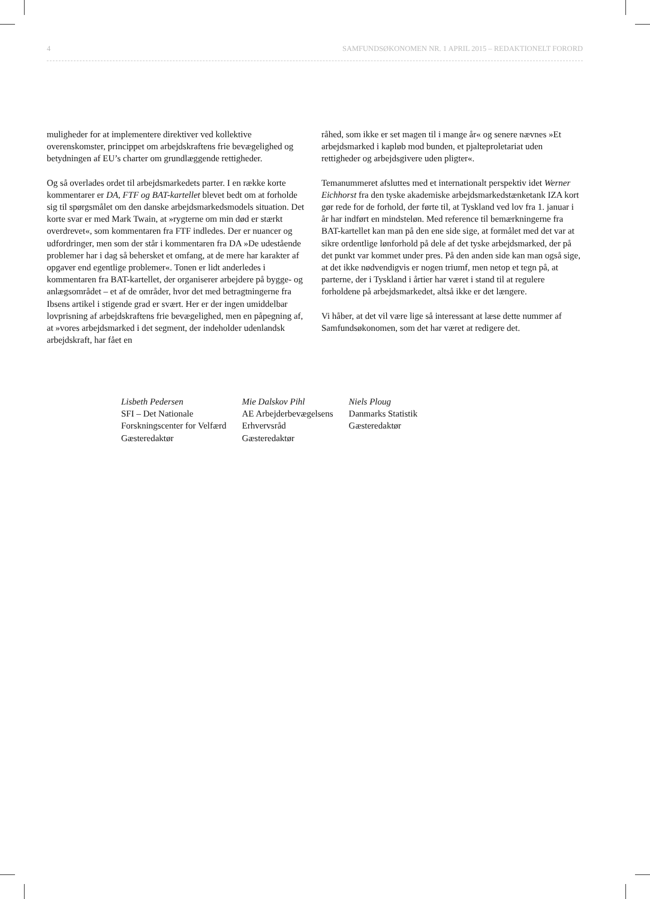4 SAMFUNDSØKONOMEN NR. 1 APRIL 2015 – REDAKTIONELT FORORD
muligheder for at implementere direktiver ved kollektive overenskomster, princippet om arbejdskraftens frie bevægelighed og betydningen af EU’s charter om grundlæggende rettigheder.
Og så overlades ordet til arbejdsmarkedets parter. I en række korte kommentarer er DA, FTF og BAT-kartellet blevet bedt om at forholde sig til spørgsmålet om den danske arbejdsmarkedsmodels situation. Det korte svar er med Mark Twain, at »rygterne om min død er stærkt overdrevet«, som kommentaren fra FTF indledes. Der er nuancer og udfordringer, men som der står i kommentaren fra DA »De udestående problemer har i dag så behersket et omfang, at de mere har karakter af opgaver end egentlige problemer«. Tonen er lidt anderledes i kommentaren fra BAT-kartellet, der organiserer arbejdere på bygge- og anlægsområdet – et af de områder, hvor det med betragtningerne fra Ibsens artikel i stigende grad er svært. Her er der ingen umiddelbar lovprisning af arbejdskraftens frie bevægelighed, men en påpegning af, at »vores arbejdsmarked i det segment, der indeholder udenlandsk arbejdskraft, har fået en
råhed, som ikke er set magen til i mange år« og senere nævnes »Et arbejdsmarked i kapløb mod bunden, et pjalteproletariat uden rettigheder og arbejdsgivere uden pligter«.
Temanummeret afsluttes med et internationalt perspektiv idet Werner Eichhorst fra den tyske akademiske arbejdsmarkedstænketank IZA kort gør rede for de forhold, der førte til, at Tyskland ved lov fra 1. januar i år har indført en mindsteløn. Med reference til bemærkningerne fra BAT-kartellet kan man på den ene side sige, at formålet med det var at sikre ordentlige lønforhold på dele af det tyske arbejdsmarked, der på det punkt var kommet under pres. På den anden side kan man også sige, at det ikke nødvendigvis er nogen triumf, men netop et tegn på, at parterne, der i Tyskland i årtier har været i stand til at regulere forholdene på arbejdsmarkedet, altså ikke er det længere.
Vi håber, at det vil være lige så interessant at læse dette nummer af Samfundsøkonomen, som det har været at redigere det.
Lisbeth Pedersen
SFI – Det Nationale
Forskningscenter for Velfærd
Gæsteredaktør
Mie Dalskov Pihl
AE Arbejderbevægelsens
Erhvervsråd
Gæsteredaktør
Niels Ploug
Danmarks Statistik
Gæsteredaktør